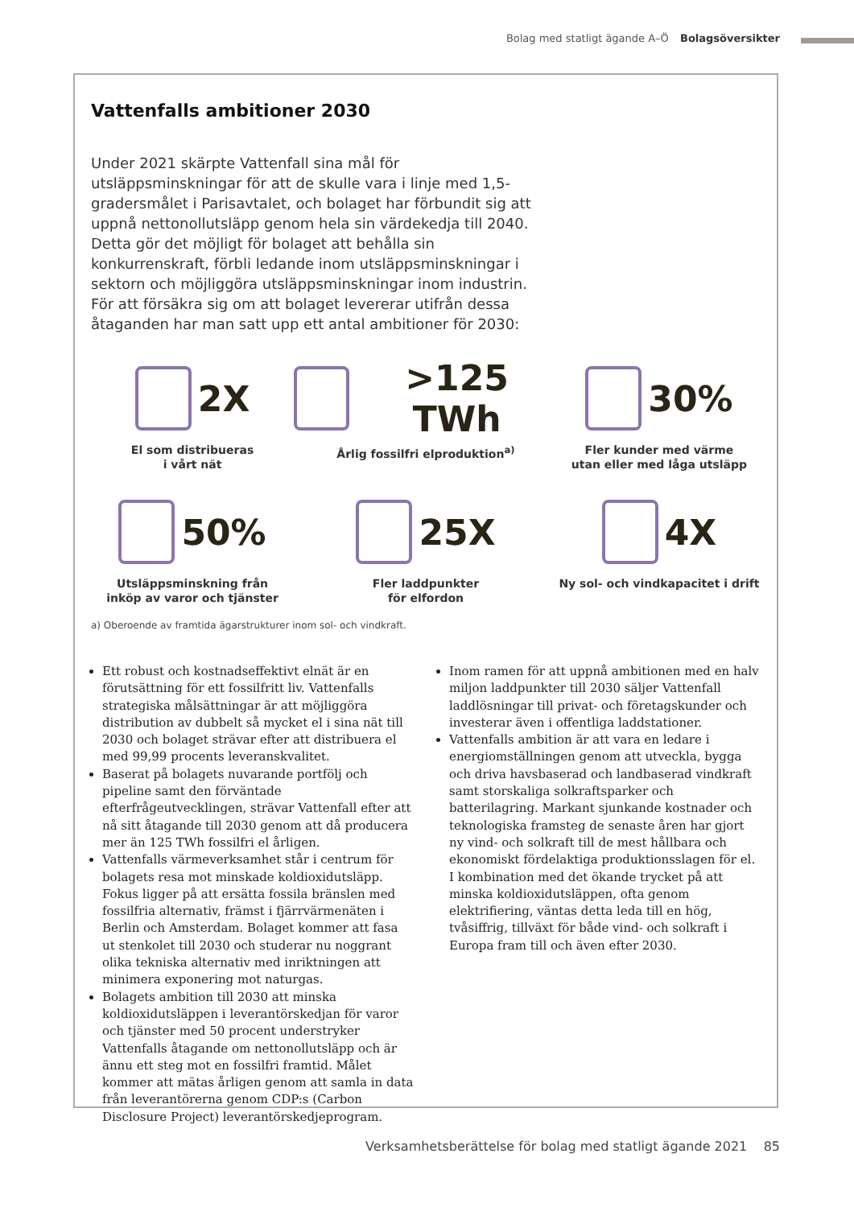Bolag med statligt ägande A–Ö Bolagsöversikter
Vattenfalls ambitioner 2030
Under 2021 skärpte Vattenfall sina mål för utsläppsminskningar för att de skulle vara i linje med 1,5-gradersmålet i Parisavtalet, och bolaget har förbundit sig att uppnå nettonollutsläpp genom hela sin värdekedja till 2040. Detta gör det möjligt för bolaget att behålla sin konkurrenskraft, förbli ledande inom utsläppsminskningar i sektorn och möjliggöra utsläppsminskningar inom industrin. För att försäkra sig om att bolaget levererar utifrån dessa åtaganden har man satt upp ett antal ambitioner för 2030:
2X
El som distribueras
i vårt nät
>125 TWh
Årlig fossilfri elproduktion<sup>a)</sup>
30%
Fler kunder med värme
utan eller med låga utsläpp
50%
Utsläppsminskning från
inköp av varor och tjänster
25X
Fler laddpunkter
för elfordon
4X
Ny sol- och vindkapacitet i drift
a) Oberoende av framtida ägarstrukturer inom sol- och vindkraft.
Ett robust och kostnadseffektivt elnät är en förutsättning för ett fossilfritt liv. Vattenfalls strategiska målsättningar är att möjliggöra distribution av dubbelt så mycket el i sina nät till 2030 och bolaget strävar efter att distribuera el med 99,99 procents leveranskvalitet.
Baserat på bolagets nuvarande portfölj och pipeline samt den förväntade efterfrågeutvecklingen, strävar Vattenfall efter att nå sitt åtagande till 2030 genom att då producera mer än 125 TWh fossilfri el årligen.
Vattenfalls värmeverksamhet står i centrum för bolagets resa mot minskade koldioxidutsläpp. Fokus ligger på att ersätta fossila bränslen med fossilfria alternativ, främst i fjärrvärmenäten i Berlin och Amsterdam. Bolaget kommer att fasa ut stenkolet till 2030 och studerar nu noggrant olika tekniska alternativ med inriktningen att minimera exponering mot naturgas.
Bolagets ambition till 2030 att minska koldioxidutsläppen i leverantörskedjan för varor och tjänster med 50 procent understryker Vattenfalls åtagande om nettonollutsläpp och är ännu ett steg mot en fossilfri framtid. Målet kommer att mätas årligen genom att samla in data från leverantörerna genom CDP:s (Carbon Disclosure Project) leverantörskedjeprogram.
Inom ramen för att uppnå ambitionen med en halv miljon laddpunkter till 2030 säljer Vattenfall laddlösningar till privat- och företagskunder och investerar även i offentliga laddstationer.
Vattenfalls ambition är att vara en ledare i energiomställningen genom att utveckla, bygga och driva havsbaserad och landbaserad vindkraft samt storskaliga solkraftsparker och batterilagring. Markant sjunkande kostnader och teknologiska framsteg de senaste åren har gjort ny vind- och solkraft till de mest hållbara och ekonomiskt fördelaktiga produktionsslagen för el. I kombination med det ökande trycket på att minska koldioxidutsläppen, ofta genom elektrifiering, väntas detta leda till en hög, tvåsiffrig, tillväxt för både vind- och solkraft i Europa fram till och även efter 2030.
Verksamhetsberättelse för bolag med statligt ägande 2021 85